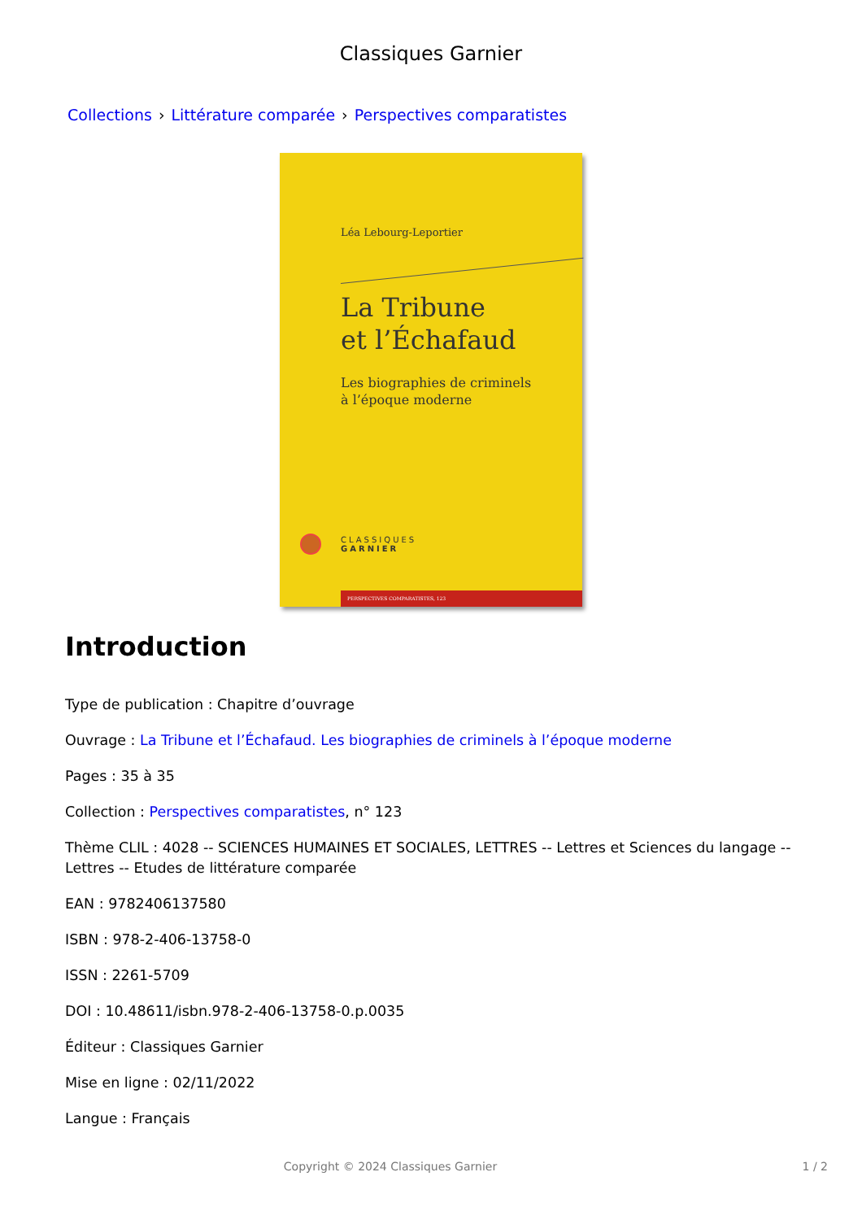Classiques Garnier
Collections › Littérature comparée › Perspectives comparatistes
Léa Lebourg-Leportier
La Tribune
et l’Échafaud
Les biographies de criminels
à l’époque moderne
CLASSIQUES
GARNIER
PERSPECTIVES COMPARATISTES, 123
Introduction
Type de publication : Chapitre d’ouvrage
Ouvrage : La Tribune et l’Échafaud. Les biographies de criminels à l’époque moderne
Pages : 35 à 35
Collection : Perspectives comparatistes, n° 123
Thème CLIL : 4028 -- SCIENCES HUMAINES ET SOCIALES, LETTRES -- Lettres et Sciences du langage -- Lettres -- Etudes de littérature comparée
EAN : 9782406137580
ISBN : 978-2-406-13758-0
ISSN : 2261-5709
DOI : 10.48611/isbn.978-2-406-13758-0.p.0035
Éditeur : Classiques Garnier
Mise en ligne : 02/11/2022
Langue : Français
Copyright © 2024 Classiques Garnier 1 / 2